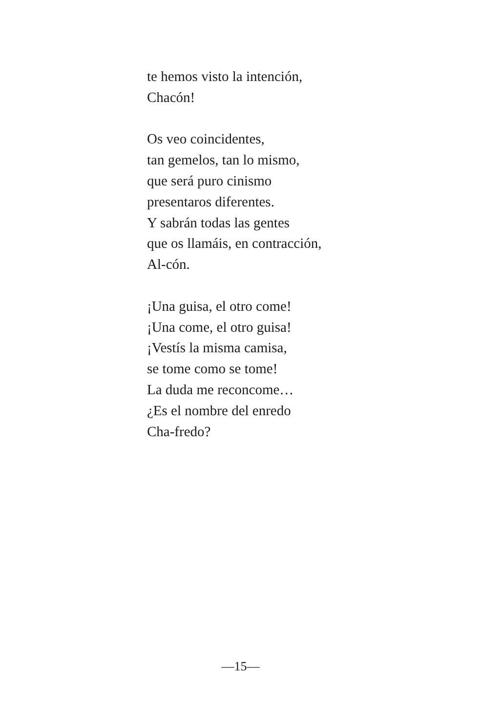te hemos visto la intención,
Chacón!
Os veo coincidentes,
tan gemelos, tan lo mismo,
que será puro cinismo
presentaros diferentes.
Y sabrán todas las gentes
que os llamáis, en contracción,
Al-cón.
¡Una guisa, el otro come!
¡Una come, el otro guisa!
¡Vestís la misma camisa,
se tome como se tome!
La duda me reconcome…
¿Es el nombre del enredo
Cha-fredo?
—15—